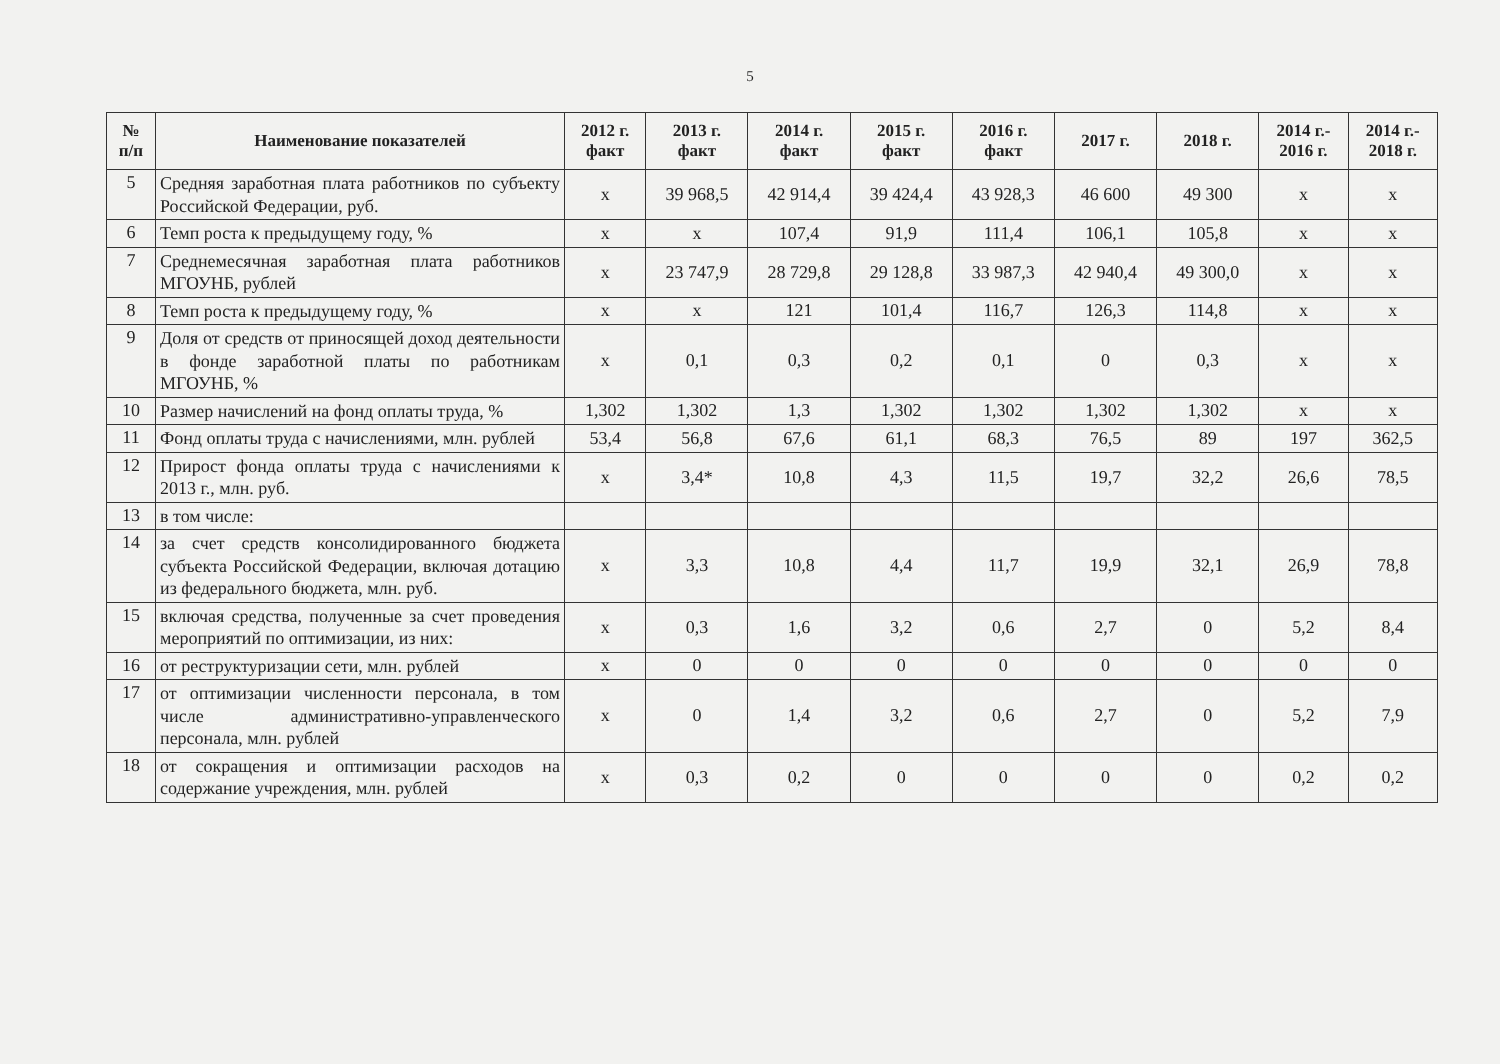5
| № п/п | Наименование показателей | 2012 г. факт | 2013 г. факт | 2014 г. факт | 2015 г. факт | 2016 г. факт | 2017 г. | 2018 г. | 2014 г.- 2016 г. | 2014 г.- 2018 г. |
| --- | --- | --- | --- | --- | --- | --- | --- | --- | --- | --- |
| 5 | Средняя заработная плата работников по субъекту Российской Федерации, руб. | х | 39 968,5 | 42 914,4 | 39 424,4 | 43 928,3 | 46 600 | 49 300 | х | х |
| 6 | Темп роста к предыдущему году, % | х | х | 107,4 | 91,9 | 111,4 | 106,1 | 105,8 | х | х |
| 7 | Среднемесячная заработная плата работников МГОУНБ, рублей | х | 23 747,9 | 28 729,8 | 29 128,8 | 33 987,3 | 42 940,4 | 49 300,0 | х | х |
| 8 | Темп роста к предыдущему году, % | х | х | 121 | 101,4 | 116,7 | 126,3 | 114,8 | х | х |
| 9 | Доля от средств от приносящей доход деятельности в фонде заработной платы по работникам МГОУНБ, % | х | 0,1 | 0,3 | 0,2 | 0,1 | 0 | 0,3 | х | х |
| 10 | Размер начислений на фонд оплаты труда, % | 1,302 | 1,302 | 1,3 | 1,302 | 1,302 | 1,302 | 1,302 | х | х |
| 11 | Фонд оплаты труда с начислениями, млн. рублей | 53,4 | 56,8 | 67,6 | 61,1 | 68,3 | 76,5 | 89 | 197 | 362,5 |
| 12 | Прирост фонда оплаты труда с начислениями к 2013 г., млн. руб. | х | 3,4* | 10,8 | 4,3 | 11,5 | 19,7 | 32,2 | 26,6 | 78,5 |
| 13 | в том числе: | | | | | | | | | |
| 14 | за счет средств консолидированного бюджета субъекта Российской Федерации, включая дотацию из федерального бюджета, млн. руб. | х | 3,3 | 10,8 | 4,4 | 11,7 | 19,9 | 32,1 | 26,9 | 78,8 |
| 15 | включая средства, полученные за счет проведения мероприятий по оптимизации, из них: | х | 0,3 | 1,6 | 3,2 | 0,6 | 2,7 | 0 | 5,2 | 8,4 |
| 16 | от реструктуризации сети, млн. рублей | х | 0 | 0 | 0 | 0 | 0 | 0 | 0 | 0 |
| 17 | от оптимизации численности персонала, в том числе административно-управленческого персонала, млн. рублей | х | 0 | 1,4 | 3,2 | 0,6 | 2,7 | 0 | 5,2 | 7,9 |
| 18 | от сокращения и оптимизации расходов на содержание учреждения, млн. рублей | х | 0,3 | 0,2 | 0 | 0 | 0 | 0 | 0,2 | 0,2 |